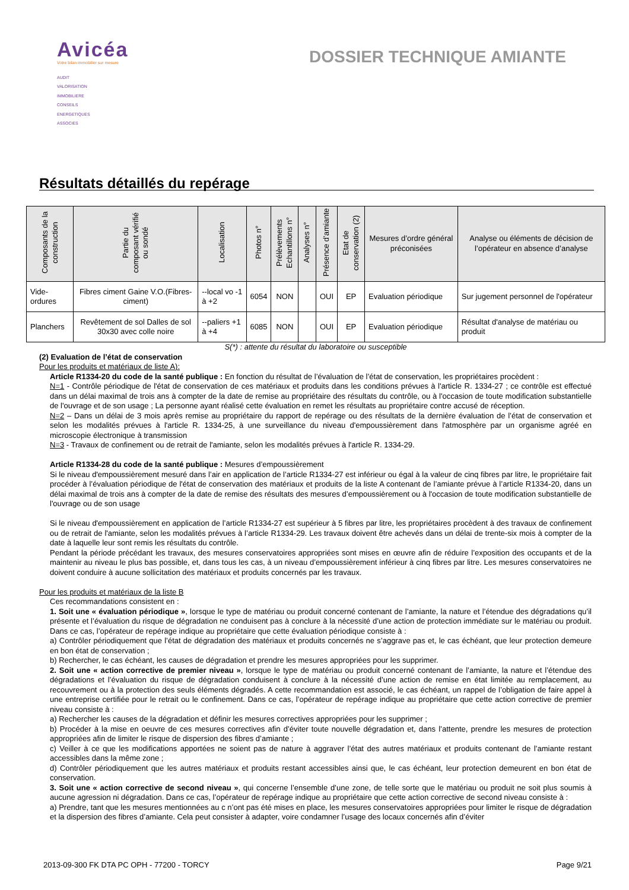Avicéa
Votre bilan immobilier sur mesure
AUDIT
VALORISATION
IMMOBILIERE
CONSEILS
ENERGETIQUES
ASSOCIES
DOSSIER TECHNIQUE AMIANTE
Résultats détaillés du repérage
| Composants de la construction | Partie du composant vérifié ou sondé | Localisation | Photos n° | Prélèvements Echantillons n° | Analyses n° | Présence d’amiante | Etat de conservation (2) | Mesures d’ordre général préconisées | Analyse ou éléments de décision de l’opérateur en absence d’analyse |
| --- | --- | --- | --- | --- | --- | --- | --- | --- | --- |
| Vide-ordures | Fibres ciment Gaine V.O.(Fibres-ciment) | --local vo -1 à +2 | 6054 | NON | | OUI | EP | Evaluation périodique | Sur jugement personnel de l'opérateur |
| Planchers | Revêtement de sol Dalles de sol 30x30 avec colle noire | --paliers +1 à +4 | 6085 | NON | | OUI | EP | Evaluation périodique | Résultat d'analyse de matériau ou produit |
S(*) : attente du résultat du laboratoire ou susceptible
(2) Evaluation de l’état de conservation
Pour les produits et matériaux de liste A):
Article R1334-20 du code de la santé publique : En fonction du résultat de l’évaluation de l’état de conservation, les propriétaires procèdent :
N=1 - Contrôle périodique de l'état de conservation de ces matériaux et produits dans les conditions prévues à l'article R. 1334-27 ; ce contrôle est effectué dans un délai maximal de trois ans à compter de la date de remise au propriétaire des résultats du contrôle, ou à l'occasion de toute modification substantielle de l'ouvrage et de son usage ; La personne ayant réalisé cette évaluation en remet les résultats au propriétaire contre accusé de réception.
N=2 – Dans un délai de 3 mois après remise au propriétaire du rapport de repérage ou des résultats de la dernière évaluation de l’état de conservation et selon les modalités prévues à l'article R. 1334-25, à une surveillance du niveau d'empoussièrement dans l'atmosphère par un organisme agréé en microscopie électronique à transmission
N=3 - Travaux de confinement ou de retrait de l'amiante, selon les modalités prévues à l'article R. 1334-29.
Article R1334-28 du code de la santé publique : Mesures d’empoussièrement
Si le niveau d'empoussièrement mesuré dans l’air en application de l’article R1334-27 est inférieur ou égal à la valeur de cinq fibres par litre, le propriétaire fait procéder à l’évaluation périodique de l'état de conservation des matériaux et produits de la liste A contenant de l’amiante prévue à l’article R1334-20, dans un délai maximal de trois ans à compter de la date de remise des résultats des mesures d’empoussièrement ou à l'occasion de toute modification substantielle de l'ouvrage ou de son usage
Si le niveau d'empoussièrement en application de l’article R1334-27 est supérieur à 5 fibres par litre, les propriétaires procèdent à des travaux de confinement ou de retrait de l'amiante, selon les modalités prévues à l’article R1334-29. Les travaux doivent être achevés dans un délai de trente-six mois à compter de la date à laquelle leur sont remis les résultats du contrôle.
Pendant la période précédant les travaux, des mesures conservatoires appropriées sont mises en œuvre afin de réduire l’exposition des occupants et de la maintenir au niveau le plus bas possible, et, dans tous les cas, à un niveau d’empoussièrement inférieur à cinq fibres par litre. Les mesures conservatoires ne doivent conduire à aucune sollicitation des matériaux et produits concernés par les travaux.
Pour les produits et matériaux de la liste B
Ces recommandations consistent en :
1. Soit une « évaluation périodique », lorsque le type de matériau ou produit concerné contenant de l’amiante, la nature et l’étendue des dégradations qu’il présente et l’évaluation du risque de dégradation ne conduisent pas à conclure à la nécessité d’une action de protection immédiate sur le matériau ou produit. Dans ce cas, l’opérateur de repérage indique au propriétaire que cette évaluation périodique consiste à :
a) Contrôler périodiquement que l’état de dégradation des matériaux et produits concernés ne s’aggrave pas et, le cas échéant, que leur protection demeure en bon état de conservation ;
b) Rechercher, le cas échéant, les causes de dégradation et prendre les mesures appropriées pour les supprimer.
2. Soit une « action corrective de premier niveau », lorsque le type de matériau ou produit concerné contenant de l’amiante, la nature et l’étendue des dégradations et l’évaluation du risque de dégradation conduisent à conclure à la nécessité d’une action de remise en état limitée au remplacement, au recouvrement ou à la protection des seuls éléments dégradés. A cette recommandation est associé, le cas échéant, un rappel de l’obligation de faire appel à une entreprise certifiée pour le retrait ou le confinement. Dans ce cas, l’opérateur de repérage indique au propriétaire que cette action corrective de premier niveau consiste à :
a) Rechercher les causes de la dégradation et définir les mesures correctives appropriées pour les supprimer ;
b) Procéder à la mise en oeuvre de ces mesures correctives afin d’éviter toute nouvelle dégradation et, dans l’attente, prendre les mesures de protection appropriées afin de limiter le risque de dispersion des fibres d’amiante ;
c) Veiller à ce que les modifications apportées ne soient pas de nature à aggraver l’état des autres matériaux et produits contenant de l’amiante restant accessibles dans la même zone ;
d) Contrôler périodiquement que les autres matériaux et produits restant accessibles ainsi que, le cas échéant, leur protection demeurent en bon état de conservation.
3. Soit une « action corrective de second niveau », qui concerne l’ensemble d’une zone, de telle sorte que le matériau ou produit ne soit plus soumis à aucune agression ni dégradation. Dans ce cas, l’opérateur de repérage indique au propriétaire que cette action corrective de second niveau consiste à :
a) Prendre, tant que les mesures mentionnées au c n’ont pas été mises en place, les mesures conservatoires appropriées pour limiter le risque de dégradation et la dispersion des fibres d’amiante. Cela peut consister à adapter, voire condamner l’usage des locaux concernés afin d’éviter
2013-09-300 FK DTA PC OPH - 77200 - TORCY Page 9/21